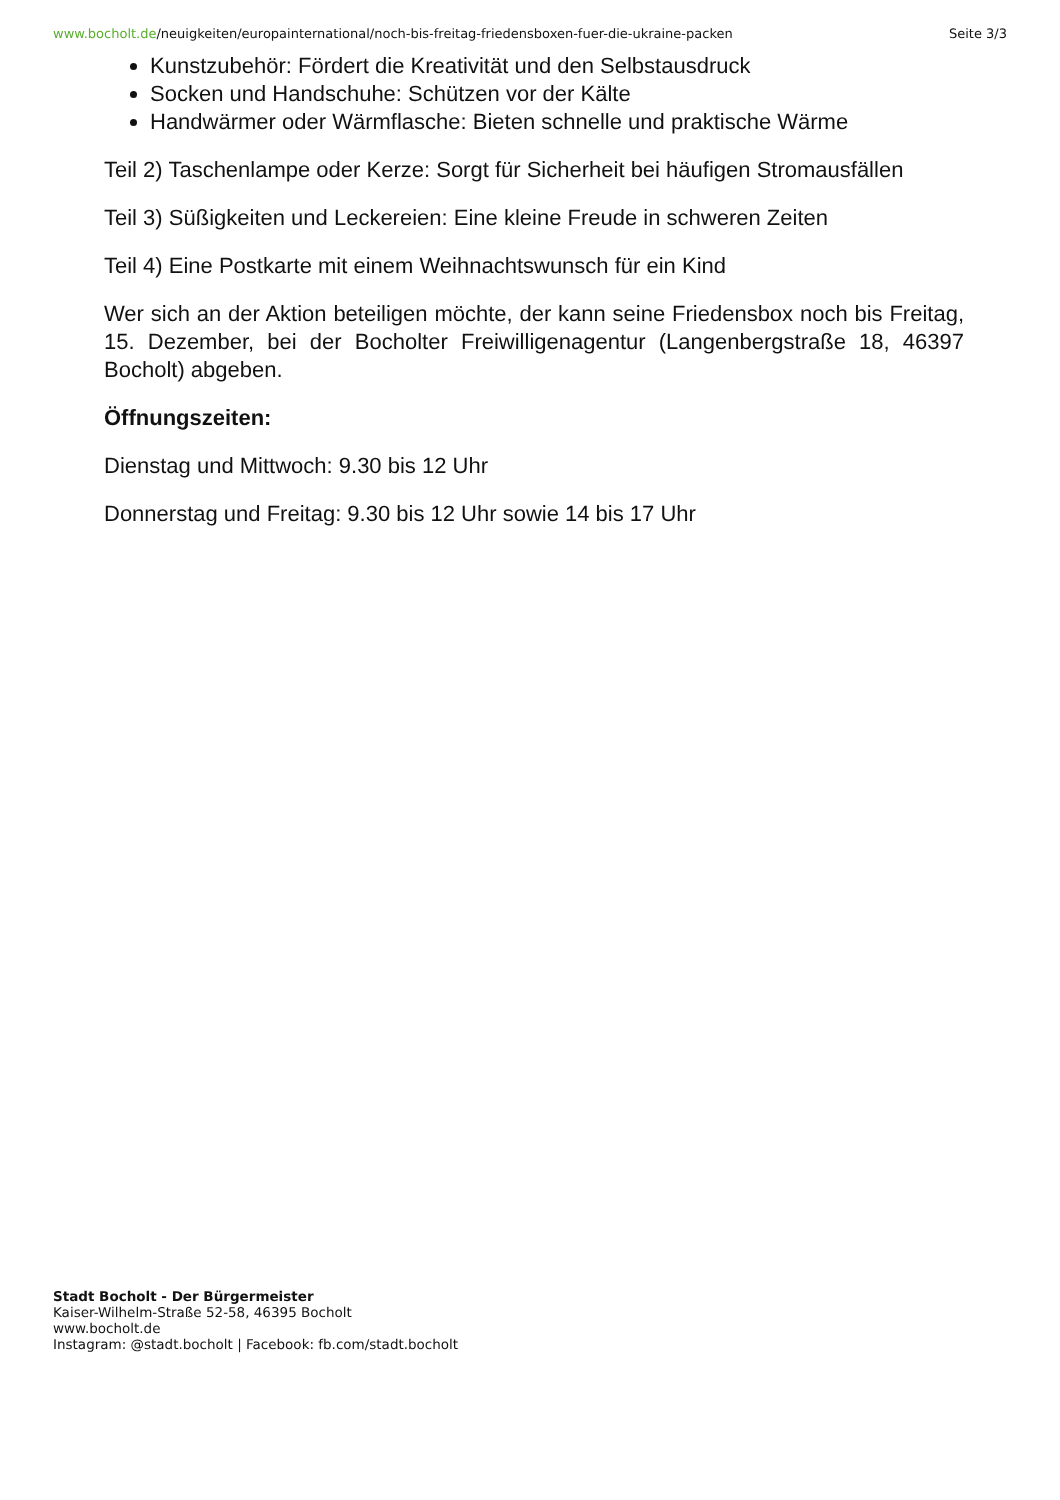www.bocholt.de/neuigkeiten/europainternational/noch-bis-freitag-friedensboxen-fuer-die-ukraine-packen Seite 3/3
Kunstzubehör: Fördert die Kreativität und den Selbstausdruck
Socken und Handschuhe: Schützen vor der Kälte
Handwärmer oder Wärmflasche: Bieten schnelle und praktische Wärme
Teil 2) Taschenlampe oder Kerze: Sorgt für Sicherheit bei häufigen Stromausfällen
Teil 3) Süßigkeiten und Leckereien: Eine kleine Freude in schweren Zeiten
Teil 4) Eine Postkarte mit einem Weihnachtswunsch für ein Kind
Wer sich an der Aktion beteiligen möchte, der kann seine Friedensbox noch bis Freitag, 15. Dezember, bei der Bocholter Freiwilligenagentur (Langenbergstraße 18, 46397 Bocholt) abgeben.
Öffnungszeiten:
Dienstag und Mittwoch: 9.30 bis 12 Uhr
Donnerstag und Freitag: 9.30 bis 12 Uhr sowie 14 bis 17 Uhr
Stadt Bocholt - Der Bürgermeister
Kaiser-Wilhelm-Straße 52-58, 46395 Bocholt
www.bocholt.de
Instagram: @stadt.bocholt | Facebook: fb.com/stadt.bocholt